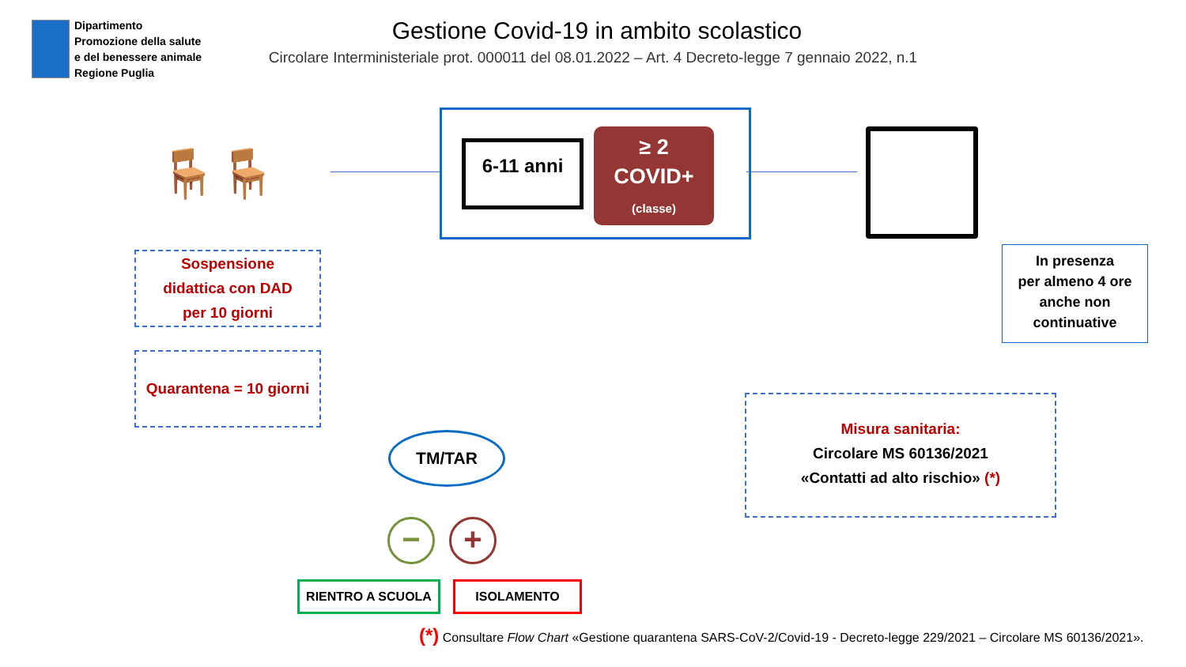Dipartimento
Promozione della salute
e del benessere animale
Regione Puglia
Gestione Covid-19 in ambito scolastico
Circolare Interministeriale prot. 000011 del 08.01.2022 – Art. 4 Decreto-legge 7 gennaio 2022, n.1
6-11 anni
≥ 2
COVID+
(classe)
🪑🪑
Sospensione
didattica con DAD
per 10 giorni
Quarantena = 10 giorni
In presenza
per almeno 4 ore
anche non
continuative
Misura sanitaria:
Circolare MS 60136/2021
«Contatti ad alto rischio» (*)
TM/TAR
− +
RIENTRO A SCUOLA ISOLAMENTO
(*) Consultare Flow Chart «Gestione quarantena SARS-CoV-2/Covid-19 - Decreto-legge 229/2021 – Circolare MS 60136/2021».